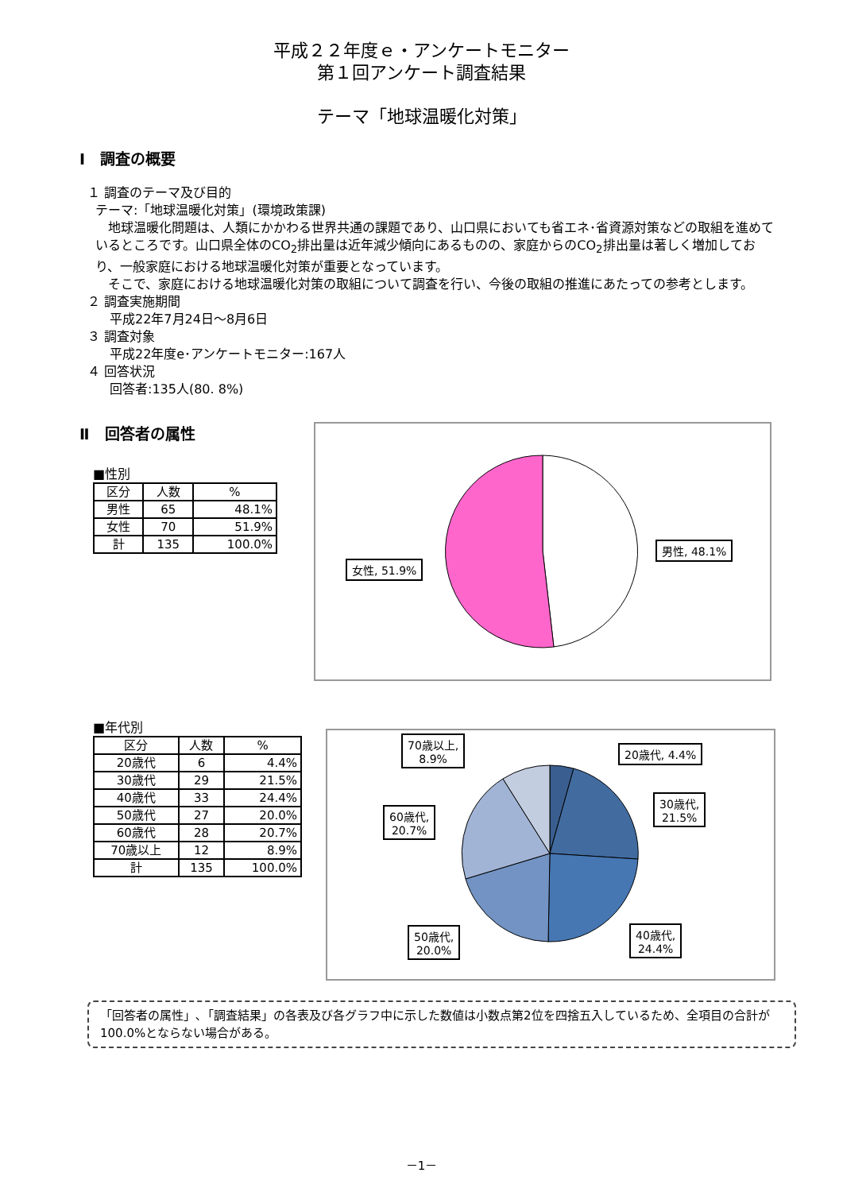平成２２年度ｅ・アンケートモニター
第１回アンケート調査結果
テーマ「地球温暖化対策」
Ⅰ　調査の概要
１ 調査のテーマ及び目的
テーマ:「地球温暖化対策」(環境政策課)
　地球温暖化問題は、人類にかかわる世界共通の課題であり、山口県においても省エネ･省資源対策などの取組を進めているところです。山口県全体のCO<sub>2</sub>排出量は近年減少傾向にあるものの、家庭からのCO<sub>2</sub>排出量は著しく増加しており、一般家庭における地球温暖化対策が重要となっています。
　そこで、家庭における地球温暖化対策の取組について調査を行い、今後の取組の推進にあたっての参考とします。
２ 調査実施期間
平成22年7月24日～8月6日
３ 調査対象
平成22年度e･アンケートモニター:167人
４ 回答状況
回答者:135人(80. 8%)
Ⅱ　回答者の属性
■性別
| 区分 | 人数 | % |
| --- | --- | --- |
| 男性 | 65 | 48.1% |
| 女性 | 70 | 51.9% |
| 計 | 135 | 100.0% |
男性, 48.1%
女性, 51.9%
■年代別
| 区分 | 人数 | % |
| --- | --- | --- |
| 20歳代 | 6 | 4.4% |
| 30歳代 | 29 | 21.5% |
| 40歳代 | 33 | 24.4% |
| 50歳代 | 27 | 20.0% |
| 60歳代 | 28 | 20.7% |
| 70歳以上 | 12 | 8.9% |
| 計 | 135 | 100.0% |
20歳代, 4.4%
70歳以上,
8.9%
30歳代,
21.5%
60歳代,
20.7%
40歳代,
24.4%
50歳代,
20.0%
「回答者の属性」､「調査結果」の各表及び各グラフ中に示した数値は小数点第2位を四捨五入しているため、全項目の合計が100.0%とならない場合がある。
－1－